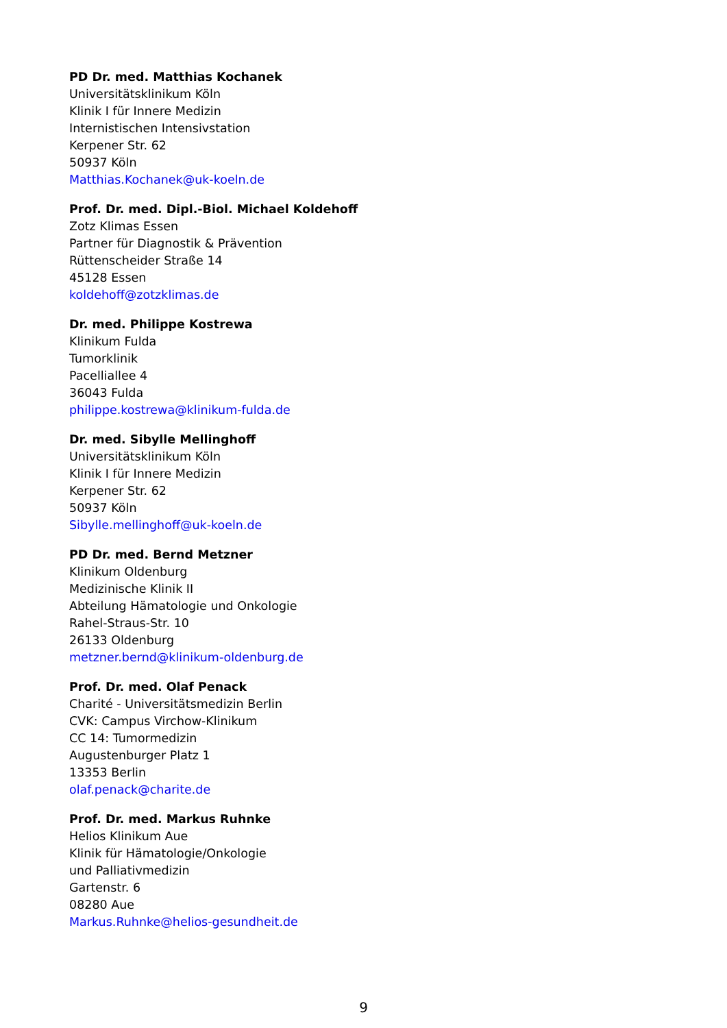PD Dr. med. Matthias Kochanek
Universitätsklinikum Köln
Klinik I für Innere Medizin
Internistischen Intensivstation
Kerpener Str. 62
50937 Köln
Matthias.Kochanek@uk-koeln.de
Prof. Dr. med. Dipl.-Biol. Michael Koldehoff
Zotz Klimas Essen
Partner für Diagnostik & Prävention
Rüttenscheider Straße 14
45128 Essen
koldehoff@zotzklimas.de
Dr. med. Philippe Kostrewa
Klinikum Fulda
Tumorklinik
Pacelliallee 4
36043 Fulda
philippe.kostrewa@klinikum-fulda.de
Dr. med. Sibylle Mellinghoff
Universitätsklinikum Köln
Klinik I für Innere Medizin
Kerpener Str. 62
50937 Köln
Sibylle.mellinghoff@uk-koeln.de
PD Dr. med. Bernd Metzner
Klinikum Oldenburg
Medizinische Klinik II
Abteilung Hämatologie und Onkologie
Rahel-Straus-Str. 10
26133 Oldenburg
metzner.bernd@klinikum-oldenburg.de
Prof. Dr. med. Olaf Penack
Charité - Universitätsmedizin Berlin
CVK: Campus Virchow-Klinikum
CC 14: Tumormedizin
Augustenburger Platz 1
13353 Berlin
olaf.penack@charite.de
Prof. Dr. med. Markus Ruhnke
Helios Klinikum Aue
Klinik für Hämatologie/Onkologie
und Palliativmedizin
Gartenstr. 6
08280 Aue
Markus.Ruhnke@helios-gesundheit.de
9